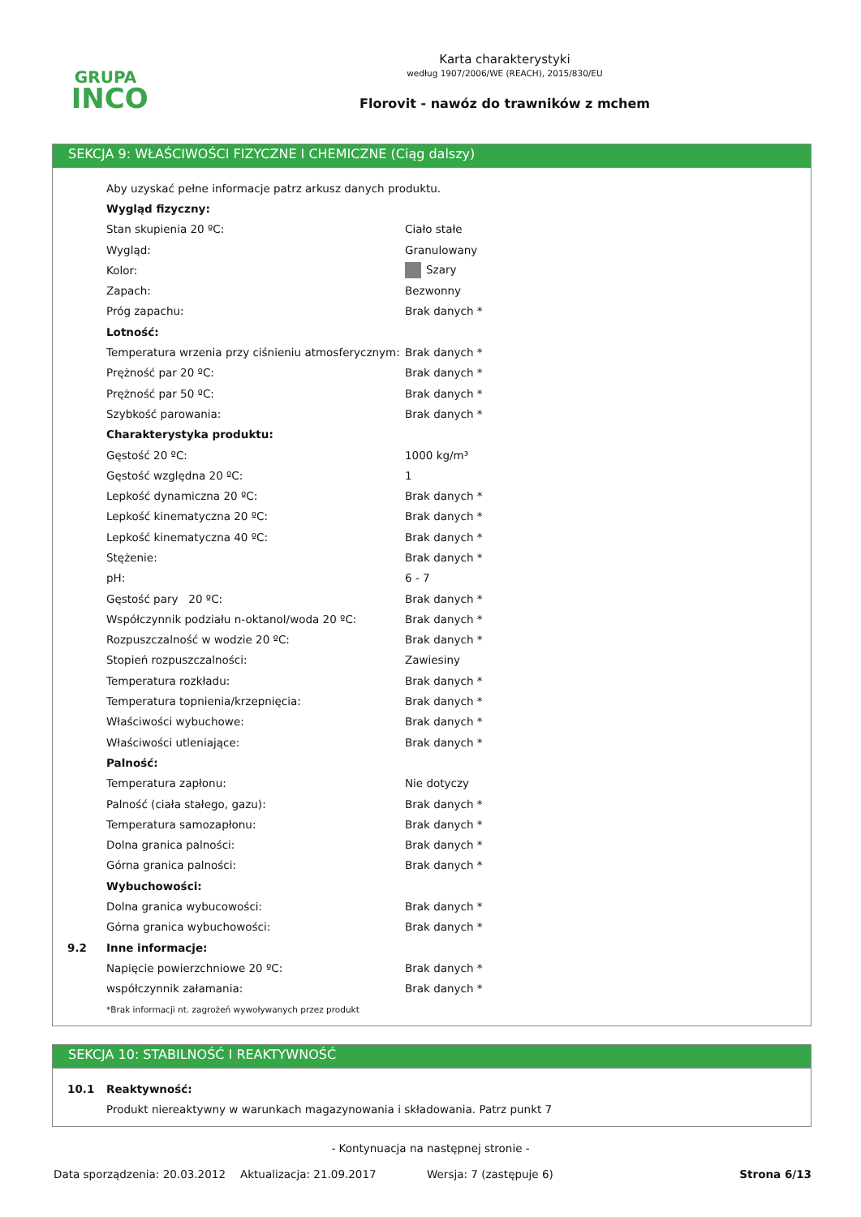GRUPA
INCO
Karta charakterystyki
według 1907/2006/WE (REACH), 2015/830/EU
Florovit - nawóz do trawników z mchem
SEKCJA 9: WŁAŚCIWOŚCI FIZYCZNE I CHEMICZNE (Ciąg dalszy)
| | Aby uzyskać pełne informacje patrz arkusz danych produktu. | |
| | Wygląd fizyczny: | |
| | Stan skupienia 20 ºC: | Ciało stałe |
| | Wygląd: | Granulowany |
| | Kolor: | Szary |
| | Zapach: | Bezwonny |
| | Próg zapachu: | Brak danych * |
| | Lotność: | |
| | Temperatura wrzenia przy ciśnieniu atmosferycznym: | Brak danych * |
| | Prężność par 20 ºC: | Brak danych * |
| | Prężność par 50 ºC: | Brak danych * |
| | Szybkość parowania: | Brak danych * |
| | Charakterystyka produktu: | |
| | Gęstość 20 ºC: | 1000 kg/m³ |
| | Gęstość względna 20 ºC: | 1 |
| | Lepkość dynamiczna 20 ºC: | Brak danych * |
| | Lepkość kinematyczna 20 ºC: | Brak danych * |
| | Lepkość kinematyczna 40 ºC: | Brak danych * |
| | Stężenie: | Brak danych * |
| | pH: | 6 - 7 |
| | Gęstość pary 20 ºC: | Brak danych * |
| | Współczynnik podziału n-oktanol/woda 20 ºC: | Brak danych * |
| | Rozpuszczalność w wodzie 20 ºC: | Brak danych * |
| | Stopień rozpuszczalności: | Zawiesiny |
| | Temperatura rozkładu: | Brak danych * |
| | Temperatura topnienia/krzepnięcia: | Brak danych * |
| | Właściwości wybuchowe: | Brak danych * |
| | Właściwości utleniające: | Brak danych * |
| | Palność: | |
| | Temperatura zapłonu: | Nie dotyczy |
| | Palność (ciała stałego, gazu): | Brak danych * |
| | Temperatura samozapłonu: | Brak danych * |
| | Dolna granica palności: | Brak danych * |
| | Górna granica palności: | Brak danych * |
| | Wybuchowości: | |
| | Dolna granica wybucowości: | Brak danych * |
| | Górna granica wybuchowości: | Brak danych * |
| 9.2 | Inne informacje: | |
| | Napięcie powierzchniowe 20 ºC: | Brak danych * |
| | współczynnik załamania: | Brak danych * |
| | *Brak informacji nt. zagrożeń wywoływanych przez produkt | |
SEKCJA 10: STABILNOŚĆ I REAKTYWNOŚĆ
| 10.1 | Reaktywność: |
| | Produkt niereaktywny w warunkach magazynowania i składowania. Patrz punkt 7 |
- Kontynuacja na następnej stronie -
Data sporządzenia: 20.03.2012 Aktualizacja: 21.09.2017 Wersja: 7 (zastępuje 6) Strona 6/13